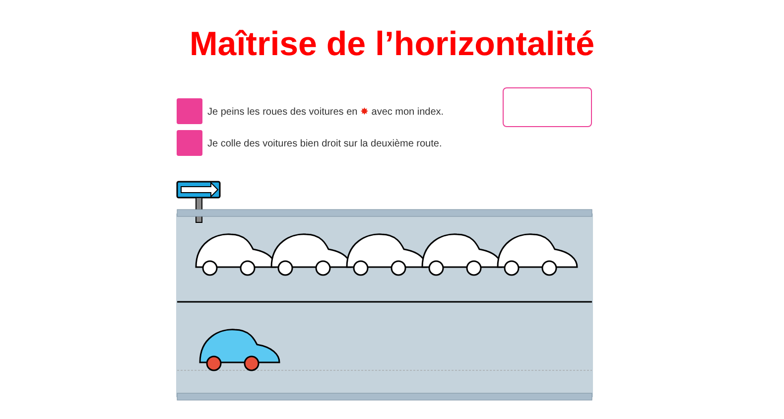Maîtrise de l’horizontalité
Je peins les roues des voitures en ✸ avec mon index.
Je colle des voitures bien droit sur la deuxième route.